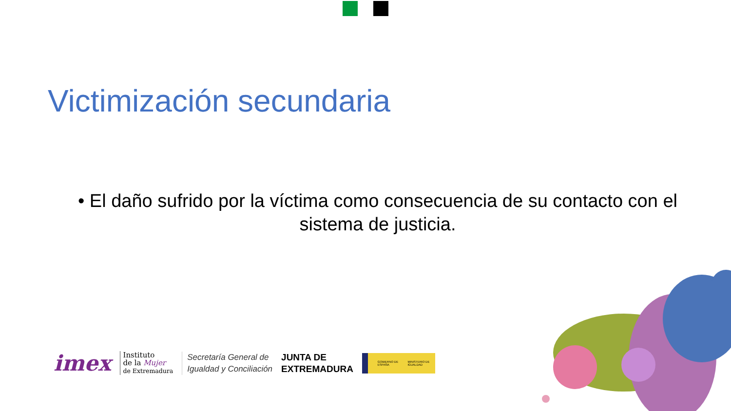Victimización secundaria
• El daño sufrido por la víctima como consecuencia de su contacto con el sistema de justicia.
imex
Instituto
de la Mujer
de Extremadura
Secretaría General de
Igualdad y Conciliación
JUNTA DE
EXTREMADURA
GOBIERNO DE ESPAÑA MINISTERIO DE IGUALDAD